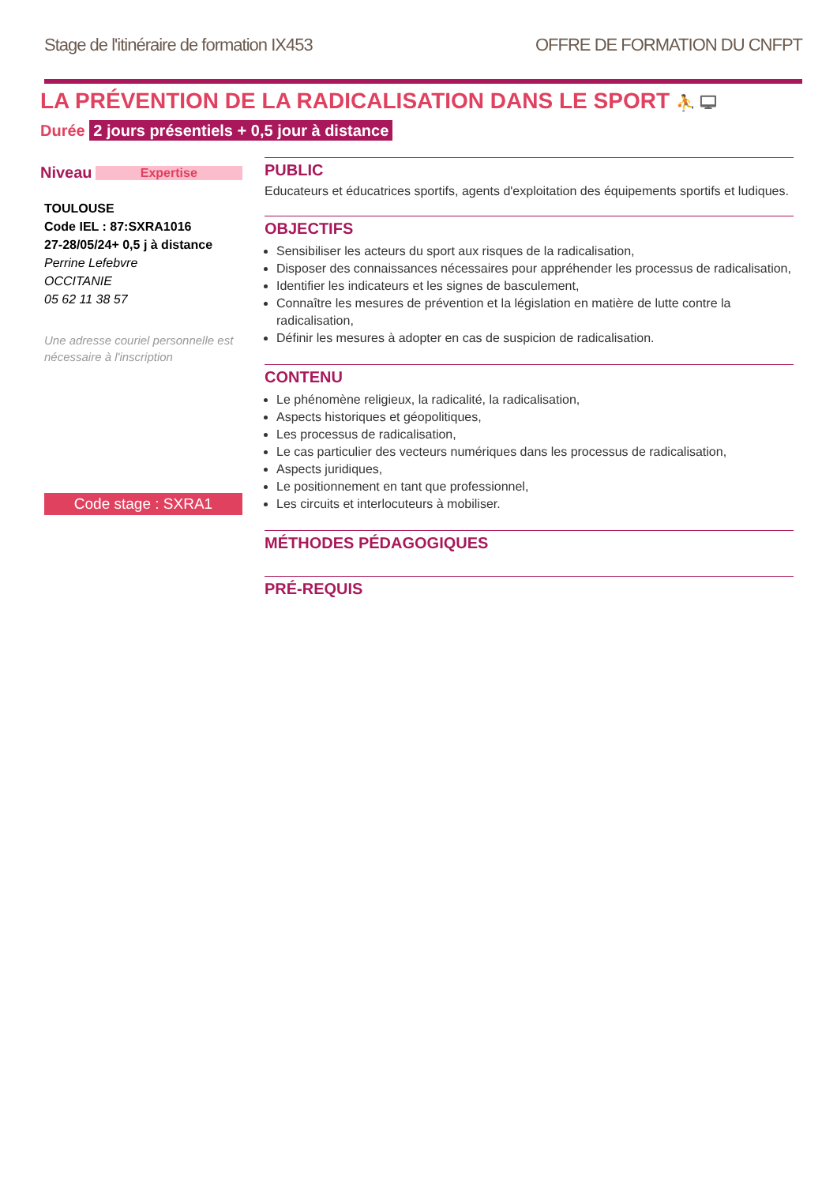Stage de l'itinéraire de formation IX453
OFFRE DE FORMATION DU CNFPT
LA PRÉVENTION DE LA RADICALISATION DANS LE SPORT ⛹ 🖵
Durée 2 jours présentiels + 0,5 jour à distance
Niveau Expertise
TOULOUSE
Code IEL : 87:SXRA1016
27-28/05/24+ 0,5 j à distance
Perrine Lefebvre
OCCITANIE
05 62 11 38 57
Une adresse couriel personnelle est nécessaire à l'inscription
Code stage : SXRA1
PUBLIC
Educateurs et éducatrices sportifs, agents d'exploitation des équipements sportifs et ludiques.
OBJECTIFS
Sensibiliser les acteurs du sport aux risques de la radicalisation,
Disposer des connaissances nécessaires pour appréhender les processus de radicalisation,
Identifier les indicateurs et les signes de basculement,
Connaître les mesures de prévention et la législation en matière de lutte contre la radicalisation,
Définir les mesures à adopter en cas de suspicion de radicalisation.
CONTENU
Le phénomène religieux, la radicalité, la radicalisation,
Aspects historiques et géopolitiques,
Les processus de radicalisation,
Le cas particulier des vecteurs numériques dans les processus de radicalisation,
Aspects juridiques,
Le positionnement en tant que professionnel,
Les circuits et interlocuteurs à mobiliser.
MÉTHODES PÉDAGOGIQUES
PRÉ-REQUIS